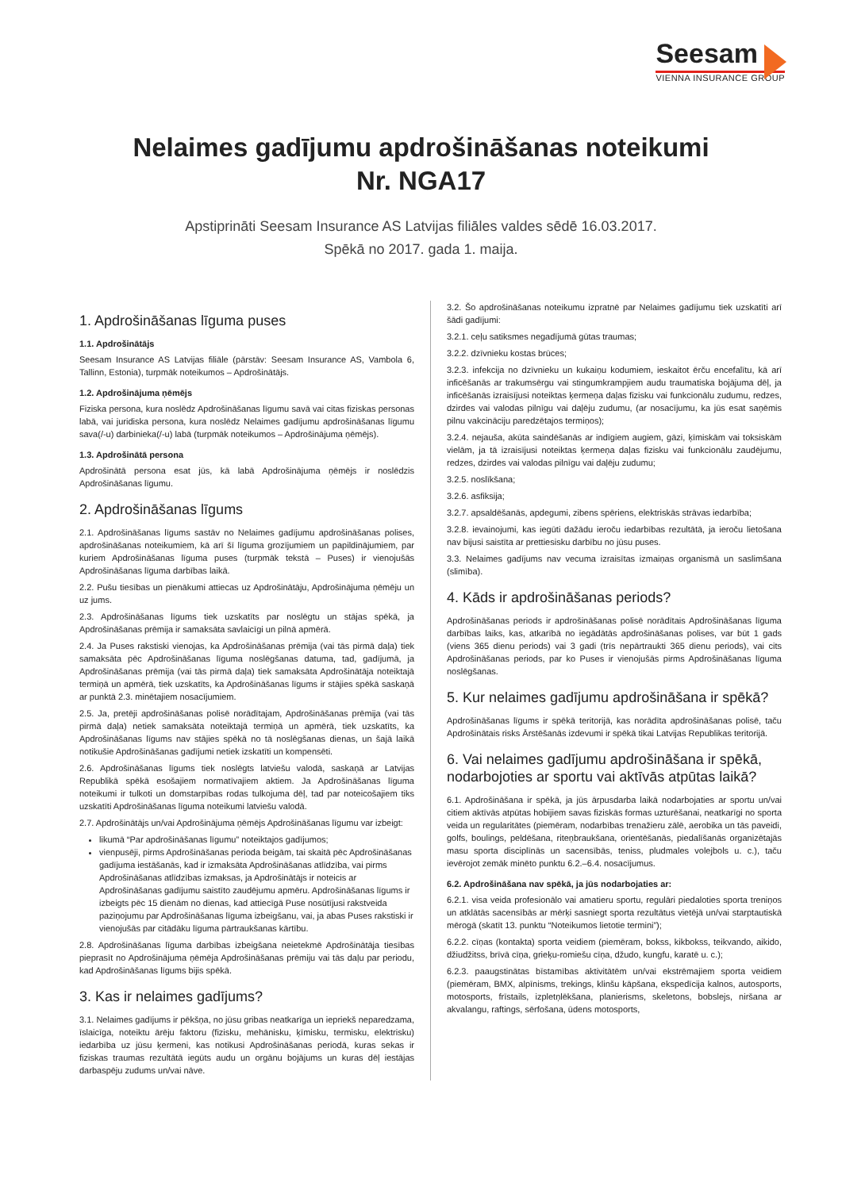Seesam
VIENNA INSURANCE GROUP
Nelaimes gadījumu apdrošināšanas noteikumi
Nr. NGA17
Apstiprināti Seesam Insurance AS Latvijas filiāles valdes sēdē 16.03.2017.
Spēkā no 2017. gada 1. maija.
1. Apdrošināšanas līguma puses
1.1. Apdrošinātājs
Seesam Insurance AS Latvijas filiāle (pārstāv: Seesam Insurance AS, Vambola 6, Tallinn, Estonia), turpmāk noteikumos – Apdrošinātājs.
1.2. Apdrošinājuma ņēmējs
Fiziska persona, kura noslēdz Apdrošināšanas līgumu savā vai citas fiziskas personas labā, vai juridiska persona, kura noslēdz Nelaimes gadījumu apdrošināšanas līgumu sava(/-u) darbinieka(/-u) labā (turpmāk noteikumos – Apdrošinājuma ņēmējs).
1.3. Apdrošinātā persona
Apdrošinātā persona esat jūs, kā labā Apdrošinājuma ņēmējs ir noslēdzis Apdrošināšanas līgumu.
2. Apdrošināšanas līgums
2.1. Apdrošināšanas līgums sastāv no Nelaimes gadījumu apdrošināšanas polises, apdrošināšanas noteikumiem, kā arī šī līguma grozījumiem un papildinājumiem, par kuriem Apdrošināšanas līguma puses (turpmāk tekstā – Puses) ir vienojušās Apdrošināšanas līguma darbības laikā.
2.2. Pušu tiesības un pienākumi attiecas uz Apdrošinātāju, Apdrošinājuma ņēmēju un uz jums.
2.3. Apdrošināšanas līgums tiek uzskatīts par noslēgtu un stājas spēkā, ja Apdrošināšanas prēmija ir samaksāta savlaicīgi un pilnā apmērā.
2.4. Ja Puses rakstiski vienojas, ka Apdrošināšanas prēmija (vai tās pirmā daļa) tiek samaksāta pēc Apdrošināšanas līguma noslēgšanas datuma, tad, gadījumā, ja Apdrošināšanas prēmija (vai tās pirmā daļa) tiek samaksāta Apdrošinātāja noteiktajā termiņā un apmērā, tiek uzskatīts, ka Apdrošināšanas līgums ir stājies spēkā saskaņā ar punktā 2.3. minētajiem nosacījumiem.
2.5. Ja, pretēji apdrošināšanas polisē norādītajam, Apdrošināšanas prēmija (vai tās pirmā daļa) netiek samaksāta noteiktajā termiņā un apmērā, tiek uzskatīts, ka Apdrošināšanas līgums nav stājies spēkā no tā noslēgšanas dienas, un šajā laikā notikušie Apdrošināšanas gadījumi netiek izskatīti un kompensēti.
2.6. Apdrošināšanas līgums tiek noslēgts latviešu valodā, saskaņā ar Latvijas Republikā spēkā esošajiem normatīvajiem aktiem. Ja Apdrošināšanas līguma noteikumi ir tulkoti un domstarpības rodas tulkojuma dēļ, tad par noteicošajiem tiks uzskatīti Apdrošināšanas līguma noteikumi latviešu valodā.
2.7. Apdrošinātājs un/vai Apdrošinājuma ņēmējs Apdrošināšanas līgumu var izbeigt:
likumā “Par apdrošināšanas līgumu” noteiktajos gadījumos;
vienpusēji, pirms Apdrošināšanas perioda beigām, tai skaitā pēc Apdrošināšanas gadījuma iestāšanās, kad ir izmaksāta Apdrošināšanas atlīdzība, vai pirms Apdrošināšanas atlīdzības izmaksas, ja Apdrošinātājs ir noteicis ar Apdrošināšanas gadījumu saistīto zaudējumu apmēru. Apdrošināšanas līgums ir izbeigts pēc 15 dienām no dienas, kad attiecīgā Puse nosūtījusi rakstveida paziņojumu par Apdrošināšanas līguma izbeigšanu, vai, ja abas Puses rakstiski ir vienojušās par citādāku līguma pārtraukšanas kārtību.
2.8. Apdrošināšanas līguma darbības izbeigšana neietekmē Apdrošinātāja tiesības pieprasīt no Apdrošinājuma ņēmēja Apdrošināšanas prēmiju vai tās daļu par periodu, kad Apdrošināšanas līgums bijis spēkā.
3. Kas ir nelaimes gadījums?
3.1. Nelaimes gadījums ir pēkšņa, no jūsu gribas neatkarīga un iepriekš neparedzama, īslaicīga, noteiktu ārēju faktoru (fizisku, mehānisku, ķīmisku, termisku, elektrisku) iedarbība uz jūsu ķermeni, kas notikusi Apdrošināšanas periodā, kuras sekas ir fiziskas traumas rezultātā iegūts audu un orgānu bojājums un kuras dēļ iestājas darbaspēju zudums un/vai nāve.
3.2. Šo apdrošināšanas noteikumu izpratnē par Nelaimes gadījumu tiek uzskatīti arī šādi gadījumi:
3.2.1. ceļu satiksmes negadījumā gūtas traumas;
3.2.2. dzīvnieku kostas brūces;
3.2.3. infekcija no dzīvnieku un kukaiņu kodumiem, ieskaitot ērču encefalītu, kā arī inficēšanās ar trakumsērgu vai stingumkrampjiem audu traumatiska bojājuma dēļ, ja inficēšanās izraisījusi noteiktas ķermeņa daļas fizisku vai funkcionālu zudumu, redzes, dzirdes vai valodas pilnīgu vai daļēju zudumu, (ar nosacījumu, ka jūs esat saņēmis pilnu vakcināciju paredzētajos termiņos);
3.2.4. nejauša, akūta saindēšanās ar indīgiem augiem, gāzi, ķīmiskām vai toksiskām vielām, ja tā izraisījusi noteiktas ķermeņa daļas fizisku vai funkcionālu zaudējumu, redzes, dzirdes vai valodas pilnīgu vai daļēju zudumu;
3.2.5. noslīkšana;
3.2.6. asfiksija;
3.2.7. apsaldēšanās, apdegumi, zibens spēriens, elektriskās strāvas iedarbība;
3.2.8. ievainojumi, kas iegūti dažādu ieroču iedarbības rezultātā, ja ieroču lietošana nav bijusi saistīta ar prettiesisku darbību no jūsu puses.
3.3. Nelaimes gadījums nav vecuma izraisītas izmaiņas organismā un saslimšana (slimība).
4. Kāds ir apdrošināšanas periods?
Apdrošināšanas periods ir apdrošināšanas polisē norādītais Apdrošināšanas līguma darbības laiks, kas, atkarībā no iegādātās apdrošināšanas polises, var būt 1 gads (viens 365 dienu periods) vai 3 gadi (trīs nepārtraukti 365 dienu periods), vai cits Apdrošināšanas periods, par ko Puses ir vienojušās pirms Apdrošināšanas līguma noslēgšanas.
5. Kur nelaimes gadījumu apdrošināšana ir spēkā?
Apdrošināšanas līgums ir spēkā teritorijā, kas norādīta apdrošināšanas polisē, taču Apdrošinātais risks Ārstēšanās izdevumi ir spēkā tikai Latvijas Republikas teritorijā.
6. Vai nelaimes gadījumu apdrošināšana ir spēkā, nodarbojoties ar sportu vai aktīvās atpūtas laikā?
6.1. Apdrošināšana ir spēkā, ja jūs ārpusdarba laikā nodarbojaties ar sportu un/vai citiem aktīvās atpūtas hobijiem savas fiziskās formas uzturēšanai, neatkarīgi no sporta veida un regularitātes (piemēram, nodarbības trenažieru zālē, aerobika un tās paveidi, golfs, boulings, peldēšana, riteņbraukšana, orientēšanās, piedalīšanās organizētajās masu sporta disciplīnās un sacensībās, teniss, pludmales volejbols u. c.), taču ievērojot zemāk minēto punktu 6.2.–6.4. nosacījumus.
6.2. Apdrošināšana nav spēkā, ja jūs nodarbojaties ar:
6.2.1. visa veida profesionālo vai amatieru sportu, regulāri piedaloties sporta treniņos un atklātās sacensībās ar mērķi sasniegt sporta rezultātus vietējā un/vai starptautiskā mērogā (skatīt 13. punktu “Noteikumos lietotie termini”);
6.2.2. cīņas (kontakta) sporta veidiem (piemēram, bokss, kikbokss, teikvando, aikido, džiudžitss, brīvā cīņa, grieķu-romiešu cīņa, džudo, kungfu, karatē u. c.);
6.2.3. paaugstinātas bīstamības aktivitātēm un/vai ekstrēmajiem sporta veidiem (piemēram, BMX, alpīnisms, trekings, klinšu kāpšana, ekspedīcija kalnos, autosports, motosports, frīstails, izpletņlēkšana, planierisms, skeletons, bobslejs, niršana ar akvalangu, raftings, sērfošana, ūdens motosports,